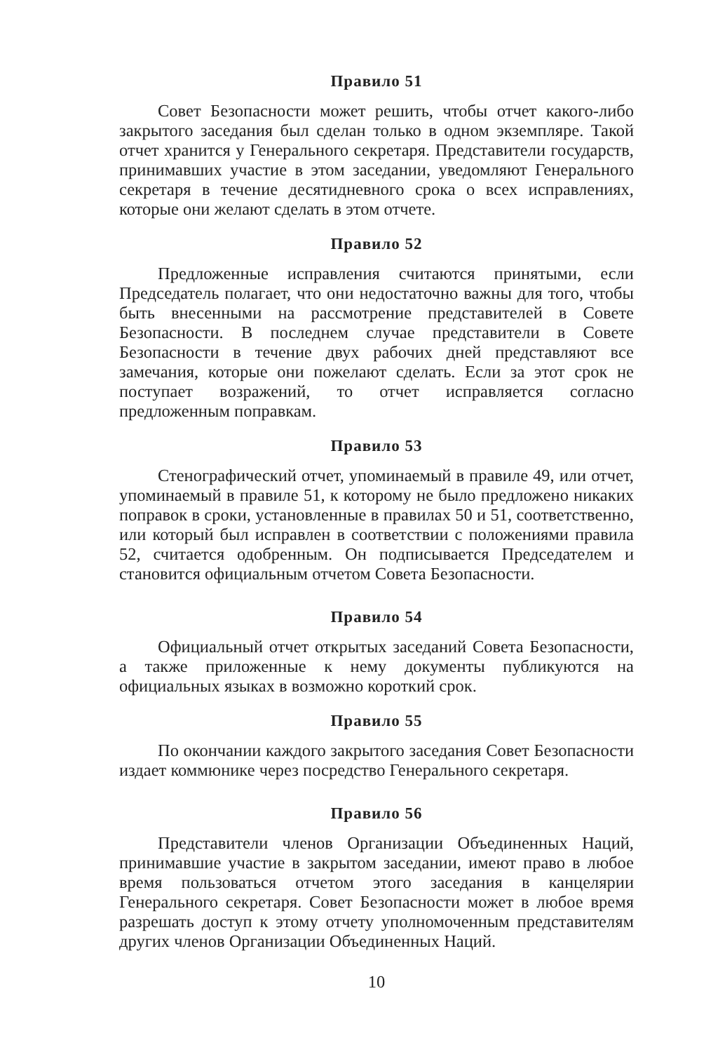Правило 51
Совет Безопасности может решить, чтобы отчет какого-либо закрытого заседания был сделан только в одном экземпляре. Такой отчет хранится у Генерального секретаря. Представители государств, принимавших участие в этом заседании, уведомляют Генерального секретаря в течение десятидневного срока о всех исправлениях, которые они желают сделать в этом отчете.
Правило 52
Предложенные исправления считаются принятыми, если Председатель полагает, что они недостаточно важны для того, чтобы быть внесенными на рассмотрение представителей в Совете Безопасности. В последнем случае представители в Совете Безопасности в течение двух рабочих дней представляют все замечания, которые они пожелают сделать. Если за этот срок не поступает возражений, то отчет исправляется согласно предложенным поправкам.
Правило 53
Стенографический отчет, упоминаемый в правиле 49, или отчет, упоминаемый в правиле 51, к которому не было предложено никаких поправок в сроки, установленные в правилах 50 и 51, соответственно, или который был исправлен в соответствии с положениями правила 52, считается одобренным. Он подписывается Председателем и становится официальным отчетом Совета Безопасности.
Правило 54
Официальный отчет открытых заседаний Совета Безопасности, а также приложенные к нему документы публикуются на официальных языках в возможно короткий срок.
Правило 55
По окончании каждого закрытого заседания Совет Безопасности издает коммюнике через посредство Генерального секретаря.
Правило 56
Представители членов Организации Объединенных Наций, принимавшие участие в закрытом заседании, имеют право в любое время пользоваться отчетом этого заседания в канцелярии Генерального секретаря. Совет Безопасности может в любое время разрешать доступ к этому отчету уполномоченным представителям других членов Организации Объединенных Наций.
10